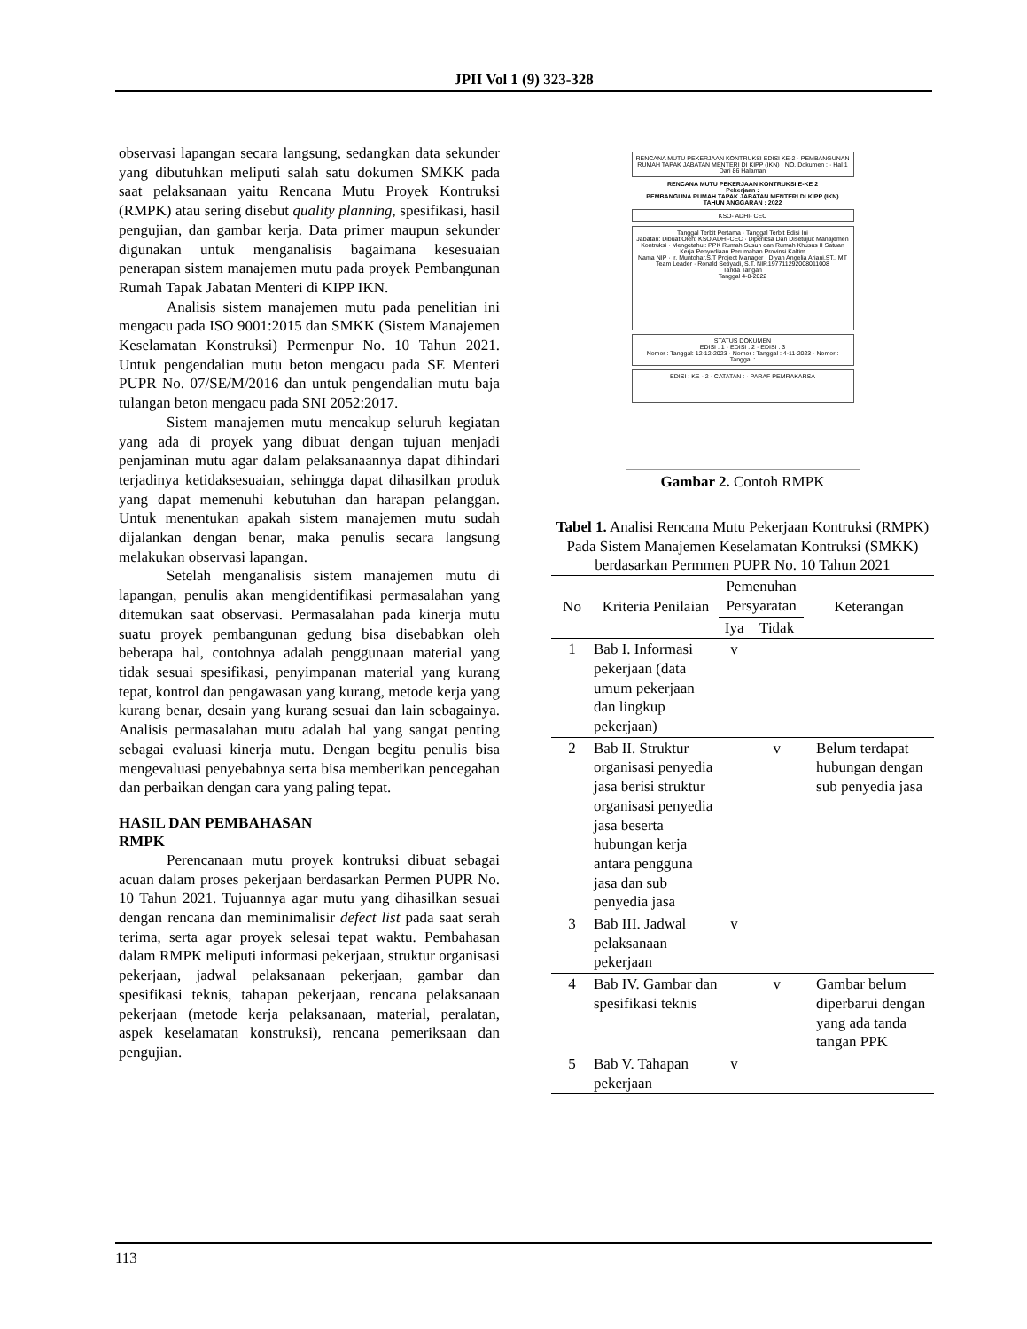JPII Vol 1 (9) 323-328
observasi lapangan secara langsung, sedangkan data sekunder yang dibutuhkan meliputi salah satu dokumen SMKK pada saat pelaksanaan yaitu Rencana Mutu Proyek Kontruksi (RMPK) atau sering disebut quality planning, spesifikasi, hasil pengujian, dan gambar kerja. Data primer maupun sekunder digunakan untuk menganalisis bagaimana kesesuaian penerapan sistem manajemen mutu pada proyek Pembangunan Rumah Tapak Jabatan Menteri di KIPP IKN.
Analisis sistem manajemen mutu pada penelitian ini mengacu pada ISO 9001:2015 dan SMKK (Sistem Manajemen Keselamatan Konstruksi) Permenpur No. 10 Tahun 2021. Untuk pengendalian mutu beton mengacu pada SE Menteri PUPR No. 07/SE/M/2016 dan untuk pengendalian mutu baja tulangan beton mengacu pada SNI 2052:2017.
Sistem manajemen mutu mencakup seluruh kegiatan yang ada di proyek yang dibuat dengan tujuan menjadi penjaminan mutu agar dalam pelaksanaannya dapat dihindari terjadinya ketidaksesuaian, sehingga dapat dihasilkan produk yang dapat memenuhi kebutuhan dan harapan pelanggan. Untuk menentukan apakah sistem manajemen mutu sudah dijalankan dengan benar, maka penulis secara langsung melakukan observasi lapangan.
Setelah menganalisis sistem manajemen mutu di lapangan, penulis akan mengidentifikasi permasalahan yang ditemukan saat observasi. Permasalahan pada kinerja mutu suatu proyek pembangunan gedung bisa disebabkan oleh beberapa hal, contohnya adalah penggunaan material yang tidak sesuai spesifikasi, penyimpanan material yang kurang tepat, kontrol dan pengawasan yang kurang, metode kerja yang kurang benar, desain yang kurang sesuai dan lain sebagainya. Analisis permasalahan mutu adalah hal yang sangat penting sebagai evaluasi kinerja mutu. Dengan begitu penulis bisa mengevaluasi penyebabnya serta bisa memberikan pencegahan dan perbaikan dengan cara yang paling tepat.
HASIL DAN PEMBAHASAN
RMPK
Perencanaan mutu proyek kontruksi dibuat sebagai acuan dalam proses pekerjaan berdasarkan Permen PUPR No. 10 Tahun 2021. Tujuannya agar mutu yang dihasilkan sesuai dengan rencana dan meminimalisir defect list pada saat serah terima, serta agar proyek selesai tepat waktu. Pembahasan dalam RMPK meliputi informasi pekerjaan, struktur organisasi pekerjaan, jadwal pelaksanaan pekerjaan, gambar dan spesifikasi teknis, tahapan pekerjaan, rencana pelaksanaan pekerjaan (metode kerja pelaksanaan, material, peralatan, aspek keselamatan konstruksi), rencana pemeriksaan dan pengujian.
RENCANA MUTU PEKERJAAN KONTRUKSI EDISI KE-2 · PEMBANGUNAN RUMAH TAPAK JABATAN MENTERI DI KIPP (IKN) · NO. Dokumen : · Hal 1 Dari 86 Halaman
RENCANA MUTU PEKERJAAN KONTRUKSI E-KE 2
Pekerjaan :
PEMBANGUNA RUMAH TAPAK JABATAN MENTERI DI KIPP (IKN)
TAHUN ANGGARAN : 2022
KSO- ADHI- CEC
Tanggal Terbit Pertama · Tanggal Terbit Edisi Ini
Jabatan: Dibuat Oleh: KSO ADHI-CEC · Diperiksa Dan Disetujui: Manajemen Kontruksi · Mengetahui: PPK Rumah Susun dan Rumah Khusus II Satuan Kerja Penyediaan Perumahan Provinsi Kaltim
Nama NIP · Ir. Muntohar,S.T Project Manager · Diyan Angelia Ariani,ST., MT Team Leader · Ronald Setiyadi, S.T. NIP.197711292008011008
Tanda Tangan
Tanggal 4-8-2022
STATUS DOKUMEN
EDISI : 1 · EDISI : 2 · EDISI : 3
Nomor : Tanggal: 12-12-2023 · Nomor : Tanggal : 4-11-2023 · Nomor : Tanggal :
EDISI : KE - 2 · CATATAN : · PARAF PEMRAKARSA
Gambar 2. Contoh RMPK
Tabel 1. Analisi Rencana Mutu Pekerjaan Kontruksi (RMPK) Pada Sistem Manajemen Keselamatan Kontruksi (SMKK) berdasarkan Permmen PUPR No. 10 Tahun 2021
| No | Kriteria Penilaian | Pemenuhan Persyaratan | | Keterangan |
| --- | --- | --- | --- | --- |
| | | Iya | Tidak | |
| 1 | Bab I. Informasi pekerjaan (data umum pekerjaan dan lingkup pekerjaan) | v | | |
| 2 | Bab II. Struktur organisasi penyedia jasa berisi struktur organisasi penyedia jasa beserta hubungan kerja antara pengguna jasa dan sub penyedia jasa | | v | Belum terdapat hubungan dengan sub penyedia jasa |
| 3 | Bab III. Jadwal pelaksanaan pekerjaan | v | | |
| 4 | Bab IV. Gambar dan spesifikasi teknis | | v | Gambar belum diperbarui dengan yang ada tanda tangan PPK |
| 5 | Bab V. Tahapan pekerjaan | v | | |
113